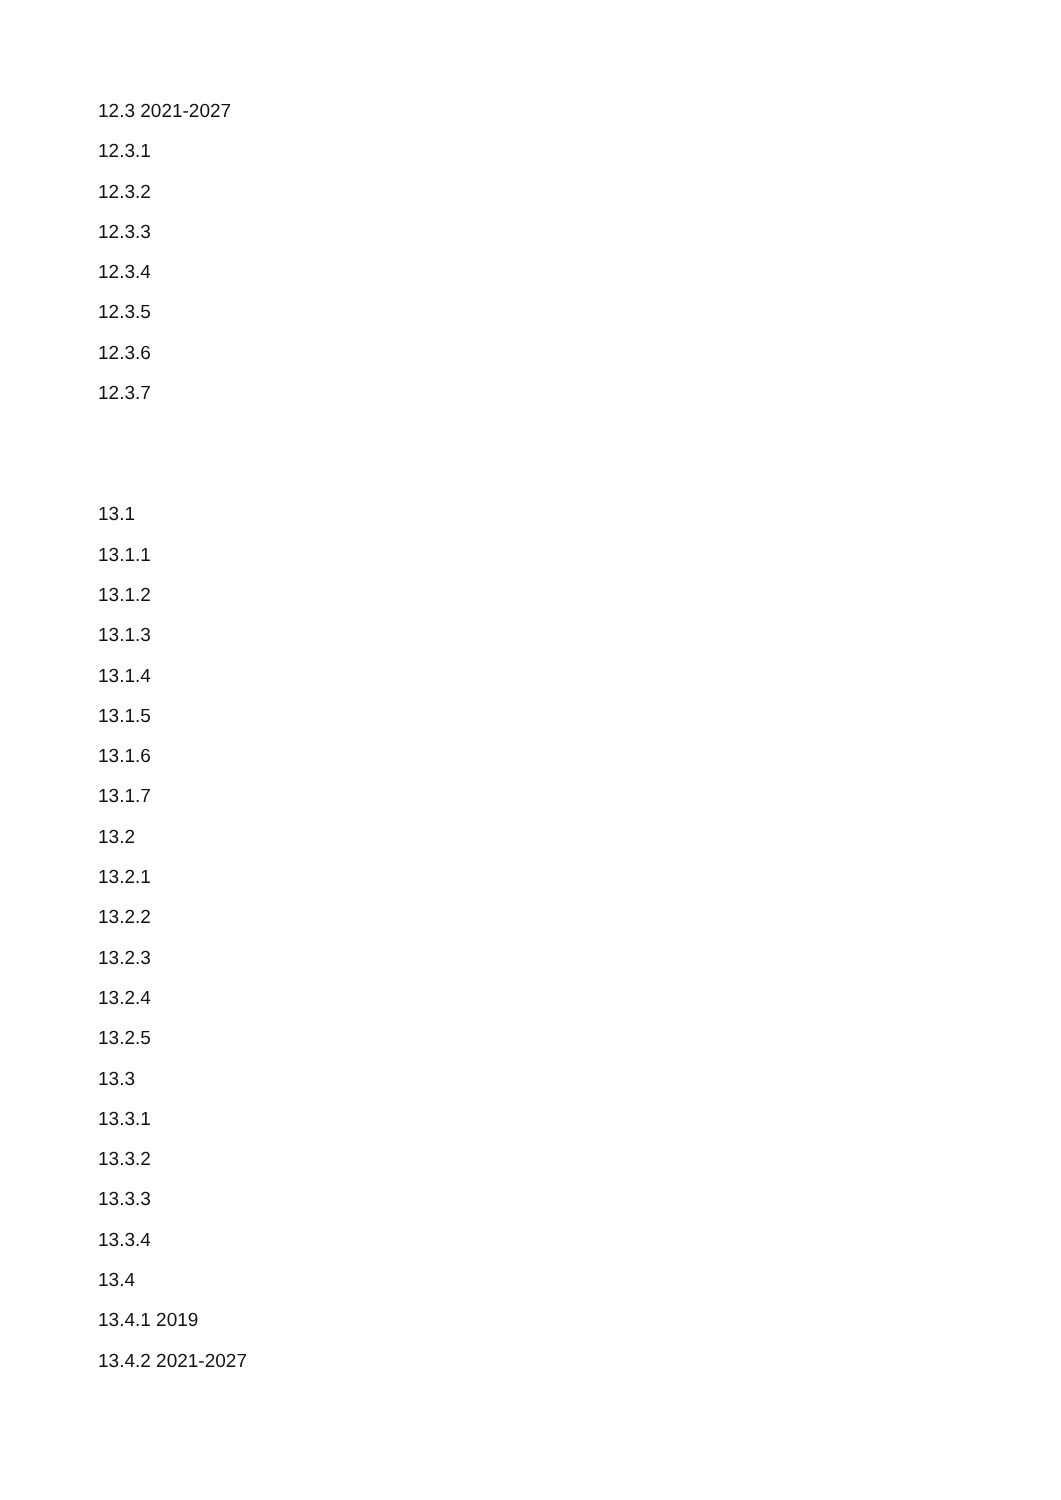12.3 2021-2027
12.3.1
12.3.2
12.3.3
12.3.4
12.3.5
12.3.6
12.3.7
13.1
13.1.1
13.1.2
13.1.3
13.1.4
13.1.5
13.1.6
13.1.7
13.2
13.2.1
13.2.2
13.2.3
13.2.4
13.2.5
13.3
13.3.1
13.3.2
13.3.3
13.3.4
13.4
13.4.1 2019
13.4.2 2021-2027